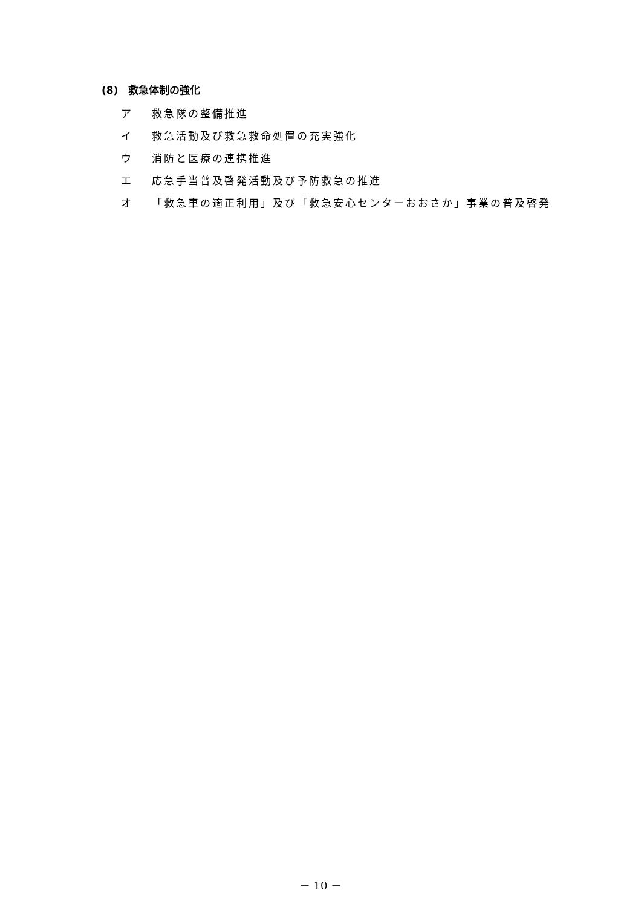(8)　救急体制の強化
ア 救急隊の整備推進
イ 救急活動及び救急救命処置の充実強化
ウ 消防と医療の連携推進
エ 応急手当普及啓発活動及び予防救急の推進
オ 「救急車の適正利用」及び「救急安心センターおおさか」事業の普及啓発
－ 10 －